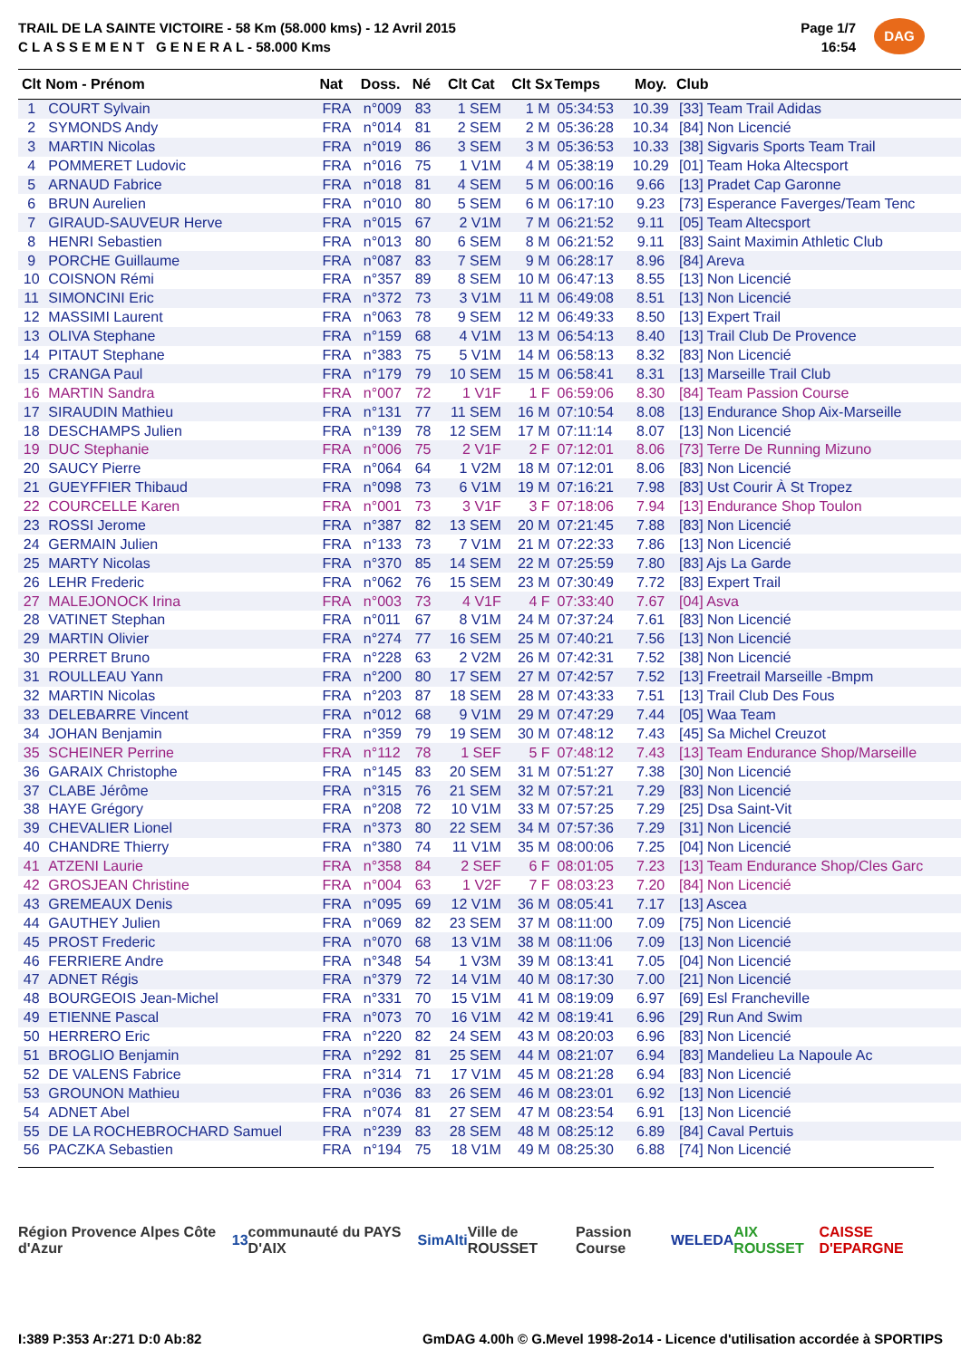TRAIL DE LA SAINTE VICTOIRE - 58 Km (58.000 kms) - 12 Avril 2015
C L A S S E M E N T G E N E R A L - 58.000 Kms
Page 1/7
16:54
DAG
| Clt | Nom - Prénom | Nat | Doss. | Né | Clt Cat | Clt Sx | Temps | Moy. | Club |
| --- | --- | --- | --- | --- | --- | --- | --- | --- | --- |
| 1 | COURT Sylvain | FRA | n°009 | 83 | 1 SEM | 1 M | 05:34:53 | 10.39 | [33] Team Trail Adidas |
| 2 | SYMONDS Andy | FRA | n°014 | 81 | 2 SEM | 2 M | 05:36:28 | 10.34 | [84] Non Licencié |
| 3 | MARTIN Nicolas | FRA | n°019 | 86 | 3 SEM | 3 M | 05:36:53 | 10.33 | [38] Sigvaris Sports Team Trail |
| 4 | POMMERET Ludovic | FRA | n°016 | 75 | 1 V1M | 4 M | 05:38:19 | 10.29 | [01] Team Hoka Altecsport |
| 5 | ARNAUD Fabrice | FRA | n°018 | 81 | 4 SEM | 5 M | 06:00:16 | 9.66 | [13] Pradet Cap Garonne |
| 6 | BRUN Aurelien | FRA | n°010 | 80 | 5 SEM | 6 M | 06:17:10 | 9.23 | [73] Esperance Faverges/Team Tenc |
| 7 | GIRAUD-SAUVEUR Herve | FRA | n°015 | 67 | 2 V1M | 7 M | 06:21:52 | 9.11 | [05] Team Altecsport |
| 8 | HENRI Sebastien | FRA | n°013 | 80 | 6 SEM | 8 M | 06:21:52 | 9.11 | [83] Saint Maximin Athletic Club |
| 9 | PORCHE Guillaume | FRA | n°087 | 83 | 7 SEM | 9 M | 06:28:17 | 8.96 | [84] Areva |
| 10 | COISNON Rémi | FRA | n°357 | 89 | 8 SEM | 10 M | 06:47:13 | 8.55 | [13] Non Licencié |
| 11 | SIMONCINI Eric | FRA | n°372 | 73 | 3 V1M | 11 M | 06:49:08 | 8.51 | [13] Non Licencié |
| 12 | MASSIMI Laurent | FRA | n°063 | 78 | 9 SEM | 12 M | 06:49:33 | 8.50 | [13] Expert Trail |
| 13 | OLIVA Stephane | FRA | n°159 | 68 | 4 V1M | 13 M | 06:54:13 | 8.40 | [13] Trail Club De Provence |
| 14 | PITAUT Stephane | FRA | n°383 | 75 | 5 V1M | 14 M | 06:58:13 | 8.32 | [83] Non Licencié |
| 15 | CRANGA Paul | FRA | n°179 | 79 | 10 SEM | 15 M | 06:58:41 | 8.31 | [13] Marseille Trail Club |
| 16 | MARTIN Sandra | FRA | n°007 | 72 | 1 V1F | 1 F | 06:59:06 | 8.30 | [84] Team Passion Course |
| 17 | SIRAUDIN Mathieu | FRA | n°131 | 77 | 11 SEM | 16 M | 07:10:54 | 8.08 | [13] Endurance Shop Aix-Marseille |
| 18 | DESCHAMPS Julien | FRA | n°139 | 78 | 12 SEM | 17 M | 07:11:14 | 8.07 | [13] Non Licencié |
| 19 | DUC Stephanie | FRA | n°006 | 75 | 2 V1F | 2 F | 07:12:01 | 8.06 | [73] Terre De Running Mizuno |
| 20 | SAUCY Pierre | FRA | n°064 | 64 | 1 V2M | 18 M | 07:12:01 | 8.06 | [83] Non Licencié |
| 21 | GUEYFFIER Thibaud | FRA | n°098 | 73 | 6 V1M | 19 M | 07:16:21 | 7.98 | [83] Ust Courir À St Tropez |
| 22 | COURCELLE Karen | FRA | n°001 | 73 | 3 V1F | 3 F | 07:18:06 | 7.94 | [13] Endurance Shop Toulon |
| 23 | ROSSI Jerome | FRA | n°387 | 82 | 13 SEM | 20 M | 07:21:45 | 7.88 | [83] Non Licencié |
| 24 | GERMAIN Julien | FRA | n°133 | 73 | 7 V1M | 21 M | 07:22:33 | 7.86 | [13] Non Licencié |
| 25 | MARTY Nicolas | FRA | n°370 | 85 | 14 SEM | 22 M | 07:25:59 | 7.80 | [83] Ajs La Garde |
| 26 | LEHR Frederic | FRA | n°062 | 76 | 15 SEM | 23 M | 07:30:49 | 7.72 | [83] Expert Trail |
| 27 | MALEJONOCK Irina | FRA | n°003 | 73 | 4 V1F | 4 F | 07:33:40 | 7.67 | [04] Asva |
| 28 | VATINET Stephan | FRA | n°011 | 67 | 8 V1M | 24 M | 07:37:24 | 7.61 | [83] Non Licencié |
| 29 | MARTIN Olivier | FRA | n°274 | 77 | 16 SEM | 25 M | 07:40:21 | 7.56 | [13] Non Licencié |
| 30 | PERRET Bruno | FRA | n°228 | 63 | 2 V2M | 26 M | 07:42:31 | 7.52 | [38] Non Licencié |
| 31 | ROULLEAU Yann | FRA | n°200 | 80 | 17 SEM | 27 M | 07:42:57 | 7.52 | [13] Freetrail Marseille -Bmpm |
| 32 | MARTIN Nicolas | FRA | n°203 | 87 | 18 SEM | 28 M | 07:43:33 | 7.51 | [13] Trail Club Des Fous |
| 33 | DELEBARRE Vincent | FRA | n°012 | 68 | 9 V1M | 29 M | 07:47:29 | 7.44 | [05] Waa Team |
| 34 | JOHAN Benjamin | FRA | n°359 | 79 | 19 SEM | 30 M | 07:48:12 | 7.43 | [45] Sa Michel Creuzot |
| 35 | SCHEINER Perrine | FRA | n°112 | 78 | 1 SEF | 5 F | 07:48:12 | 7.43 | [13] Team Endurance Shop/Marseille |
| 36 | GARAIX Christophe | FRA | n°145 | 83 | 20 SEM | 31 M | 07:51:27 | 7.38 | [30] Non Licencié |
| 37 | CLABE Jérôme | FRA | n°315 | 76 | 21 SEM | 32 M | 07:57:21 | 7.29 | [83] Non Licencié |
| 38 | HAYE Grégory | FRA | n°208 | 72 | 10 V1M | 33 M | 07:57:25 | 7.29 | [25] Dsa Saint-Vit |
| 39 | CHEVALIER Lionel | FRA | n°373 | 80 | 22 SEM | 34 M | 07:57:36 | 7.29 | [31] Non Licencié |
| 40 | CHANDRE Thierry | FRA | n°380 | 74 | 11 V1M | 35 M | 08:00:06 | 7.25 | [04] Non Licencié |
| 41 | ATZENI Laurie | FRA | n°358 | 84 | 2 SEF | 6 F | 08:01:05 | 7.23 | [13] Team Endurance Shop/Cles Garc |
| 42 | GROSJEAN Christine | FRA | n°004 | 63 | 1 V2F | 7 F | 08:03:23 | 7.20 | [84] Non Licencié |
| 43 | GREMEAUX Denis | FRA | n°095 | 69 | 12 V1M | 36 M | 08:05:41 | 7.17 | [13] Ascea |
| 44 | GAUTHEY Julien | FRA | n°069 | 82 | 23 SEM | 37 M | 08:11:00 | 7.09 | [75] Non Licencié |
| 45 | PROST Frederic | FRA | n°070 | 68 | 13 V1M | 38 M | 08:11:06 | 7.09 | [13] Non Licencié |
| 46 | FERRIERE Andre | FRA | n°348 | 54 | 1 V3M | 39 M | 08:13:41 | 7.05 | [04] Non Licencié |
| 47 | ADNET Régis | FRA | n°379 | 72 | 14 V1M | 40 M | 08:17:30 | 7.00 | [21] Non Licencié |
| 48 | BOURGEOIS Jean-Michel | FRA | n°331 | 70 | 15 V1M | 41 M | 08:19:09 | 6.97 | [69] Esl Francheville |
| 49 | ETIENNE Pascal | FRA | n°073 | 70 | 16 V1M | 42 M | 08:19:41 | 6.96 | [29] Run And Swim |
| 50 | HERRERO Eric | FRA | n°220 | 82 | 24 SEM | 43 M | 08:20:03 | 6.96 | [83] Non Licencié |
| 51 | BROGLIO Benjamin | FRA | n°292 | 81 | 25 SEM | 44 M | 08:21:07 | 6.94 | [83] Mandelieu La Napoule Ac |
| 52 | DE VALENS Fabrice | FRA | n°314 | 71 | 17 V1M | 45 M | 08:21:28 | 6.94 | [83] Non Licencié |
| 53 | GROUNON Mathieu | FRA | n°036 | 83 | 26 SEM | 46 M | 08:23:01 | 6.92 | [13] Non Licencié |
| 54 | ADNET Abel | FRA | n°074 | 81 | 27 SEM | 47 M | 08:23:54 | 6.91 | [13] Non Licencié |
| 55 | DE LA ROCHEBROCHARD Samuel | FRA | n°239 | 83 | 28 SEM | 48 M | 08:25:12 | 6.89 | [84] Caval Pertuis |
| 56 | PACZKA Sebastien | FRA | n°194 | 75 | 18 V1M | 49 M | 08:25:30 | 6.88 | [74] Non Licencié |
Région Provence Alpes Côte d'Azur 13 communauté du PAYS D'AIX SimAlti Ville de ROUSSET Passion Course WELEDA AIX ROUSSET CAISSE D'EPARGNE
I:389 P:353 Ar:271 D:0 Ab:82 GmDAG 4.00h © G.Mevel 1998-2o14 - Licence d'utilisation accordée à SPORTIPS